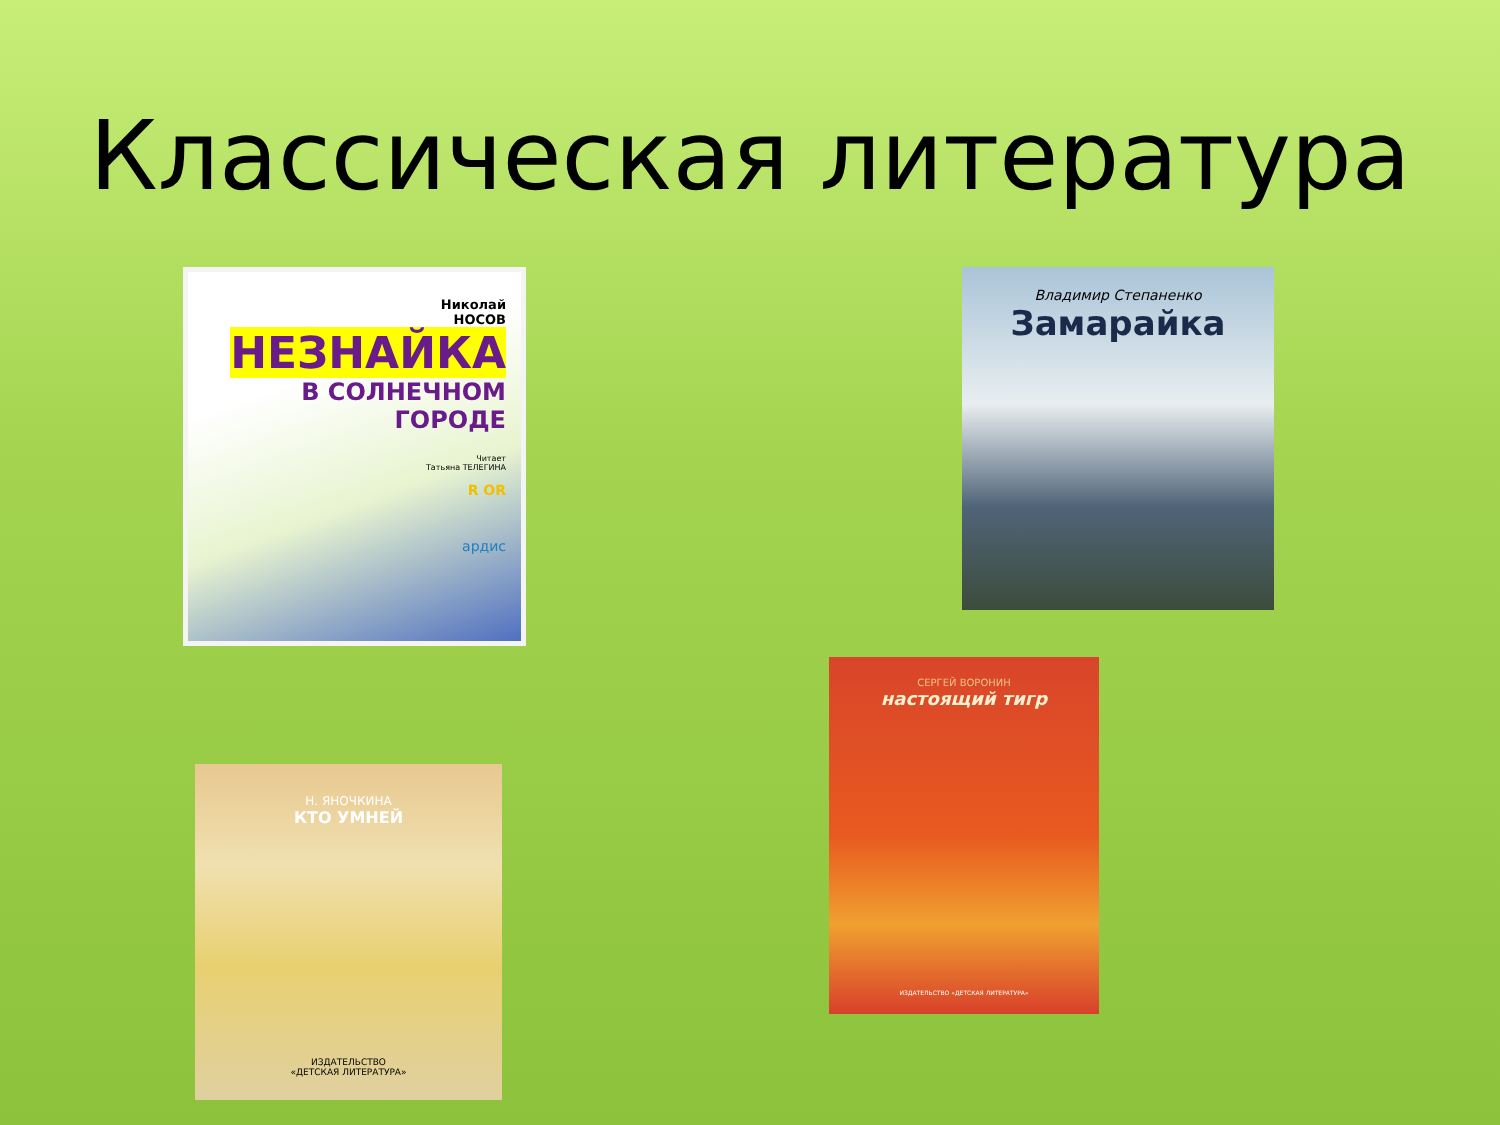Классическая литература
Николай
НОСОВ
НЕЗНАЙКА
В СОЛНЕЧНОМ
ГОРОДЕ
Читает
Татьяна ТЕЛЕГИНА
R OR
ардис
Владимир Степаненко
Замарайка
СЕРГЕЙ ВОРОНИН
настоящий тигр
ИЗДАТЕЛЬСТВО «ДЕТСКАЯ ЛИТЕРАТУРА»
Н. ЯНОЧКИНА
КТО УМНЕЙ
ИЗДАТЕЛЬСТВО
«ДЕТСКАЯ ЛИТЕРАТУРА»